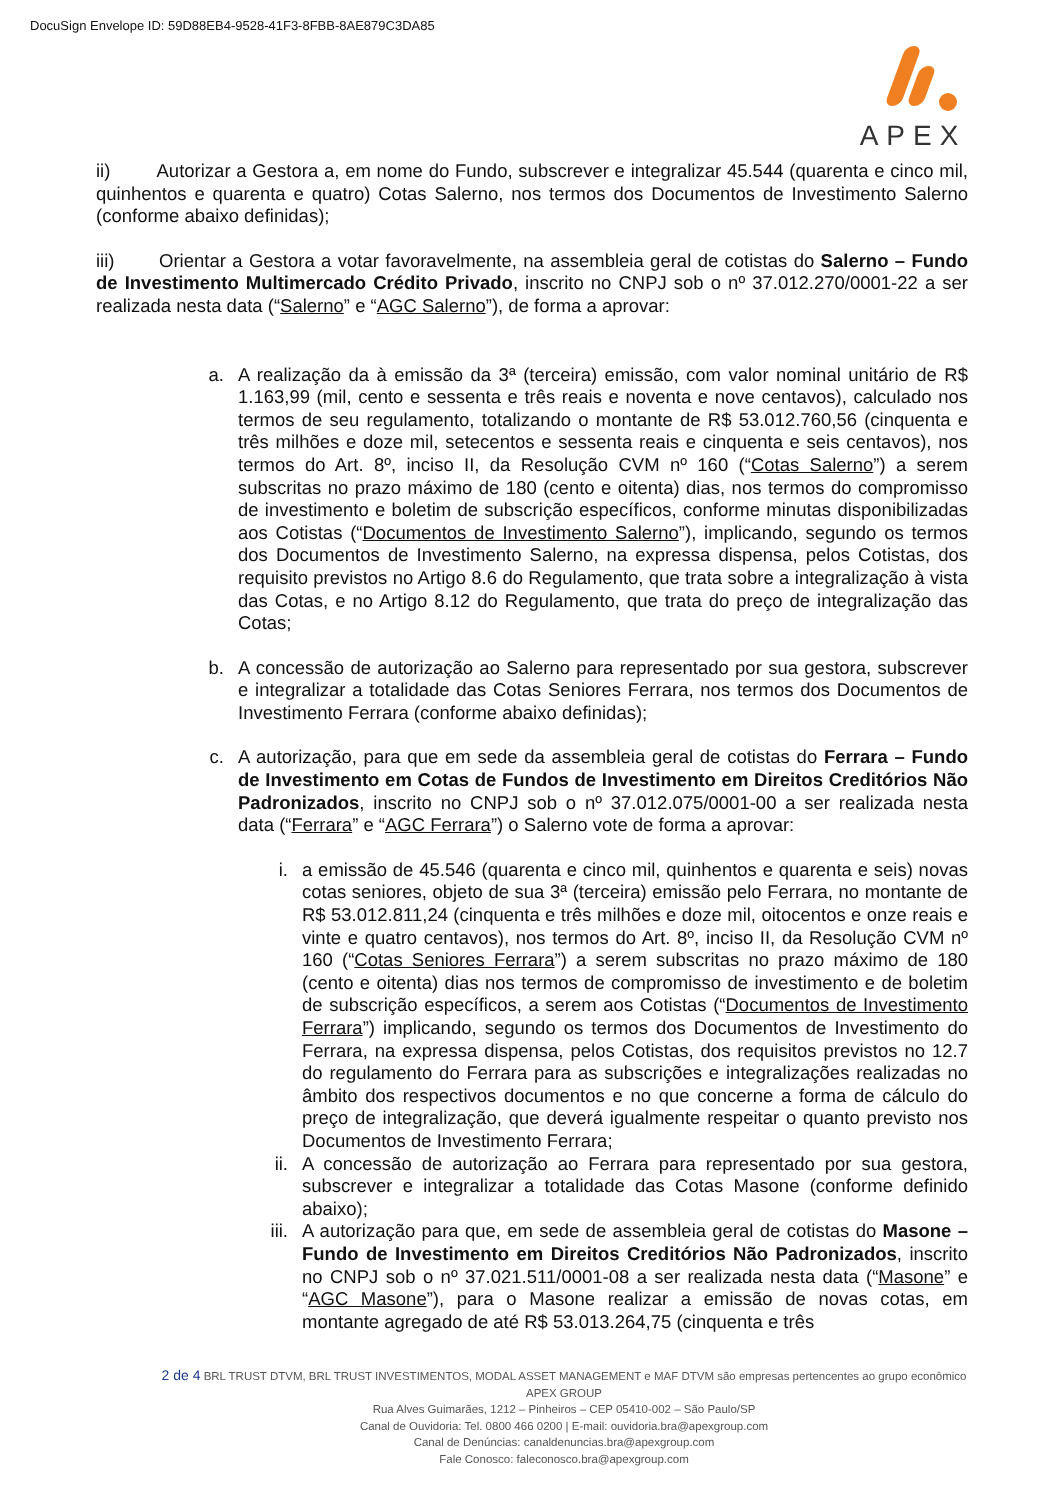DocuSign Envelope ID: 59D88EB4-9528-41F3-8FBB-8AE879C3DA85
APEX
ii) Autorizar a Gestora a, em nome do Fundo, subscrever e integralizar 45.544 (quarenta e cinco mil, quinhentos e quarenta e quatro) Cotas Salerno, nos termos dos Documentos de Investimento Salerno (conforme abaixo definidas);
iii) Orientar a Gestora a votar favoravelmente, na assembleia geral de cotistas do Salerno – Fundo de Investimento Multimercado Crédito Privado, inscrito no CNPJ sob o nº 37.012.270/0001-22 a ser realizada nesta data (“Salerno” e “AGC Salerno”), de forma a aprovar:
a. A realização da à emissão da 3ª (terceira) emissão, com valor nominal unitário de R$ 1.163,99 (mil, cento e sessenta e três reais e noventa e nove centavos), calculado nos termos de seu regulamento, totalizando o montante de R$ 53.012.760,56 (cinquenta e três milhões e doze mil, setecentos e sessenta reais e cinquenta e seis centavos), nos termos do Art. 8º, inciso II, da Resolução CVM nº 160 (“Cotas Salerno”) a serem subscritas no prazo máximo de 180 (cento e oitenta) dias, nos termos do compromisso de investimento e boletim de subscrição específicos, conforme minutas disponibilizadas aos Cotistas (“Documentos de Investimento Salerno”), implicando, segundo os termos dos Documentos de Investimento Salerno, na expressa dispensa, pelos Cotistas, dos requisito previstos no Artigo 8.6 do Regulamento, que trata sobre a integralização à vista das Cotas, e no Artigo 8.12 do Regulamento, que trata do preço de integralização das Cotas;
b. A concessão de autorização ao Salerno para representado por sua gestora, subscrever e integralizar a totalidade das Cotas Seniores Ferrara, nos termos dos Documentos de Investimento Ferrara (conforme abaixo definidas);
c. A autorização, para que em sede da assembleia geral de cotistas do Ferrara – Fundo de Investimento em Cotas de Fundos de Investimento em Direitos Creditórios Não Padronizados, inscrito no CNPJ sob o nº 37.012.075/0001-00 a ser realizada nesta data (“Ferrara” e “AGC Ferrara”) o Salerno vote de forma a aprovar:
i. a emissão de 45.546 (quarenta e cinco mil, quinhentos e quarenta e seis) novas cotas seniores, objeto de sua 3ª (terceira) emissão pelo Ferrara, no montante de R$ 53.012.811,24 (cinquenta e três milhões e doze mil, oitocentos e onze reais e vinte e quatro centavos), nos termos do Art. 8º, inciso II, da Resolução CVM nº 160 (“Cotas Seniores Ferrara”) a serem subscritas no prazo máximo de 180 (cento e oitenta) dias nos termos de compromisso de investimento e de boletim de subscrição específicos, a serem aos Cotistas (“Documentos de Investimento Ferrara”) implicando, segundo os termos dos Documentos de Investimento do Ferrara, na expressa dispensa, pelos Cotistas, dos requisitos previstos no 12.7 do regulamento do Ferrara para as subscrições e integralizações realizadas no âmbito dos respectivos documentos e no que concerne a forma de cálculo do preço de integralização, que deverá igualmente respeitar o quanto previsto nos Documentos de Investimento Ferrara;
ii. A concessão de autorização ao Ferrara para representado por sua gestora, subscrever e integralizar a totalidade das Cotas Masone (conforme definido abaixo);
iii. A autorização para que, em sede de assembleia geral de cotistas do Masone – Fundo de Investimento em Direitos Creditórios Não Padronizados, inscrito no CNPJ sob o nº 37.021.511/0001-08 a ser realizada nesta data (“Masone” e “AGC Masone”), para o Masone realizar a emissão de novas cotas, em montante agregado de até R$ 53.013.264,75 (cinquenta e três
2 de 4 BRL TRUST DTVM, BRL TRUST INVESTIMENTOS, MODAL ASSET MANAGEMENT e MAF DTVM são empresas pertencentes ao grupo econômico APEX GROUP
Rua Alves Guimarães, 1212 – Pinheiros – CEP 05410-002 – São Paulo/SP
Canal de Ouvidoria: Tel. 0800 466 0200 | E-mail: ouvidoria.bra@apexgroup.com
Canal de Denúncias: canaldenuncias.bra@apexgroup.com
Fale Conosco: faleconosco.bra@apexgroup.com